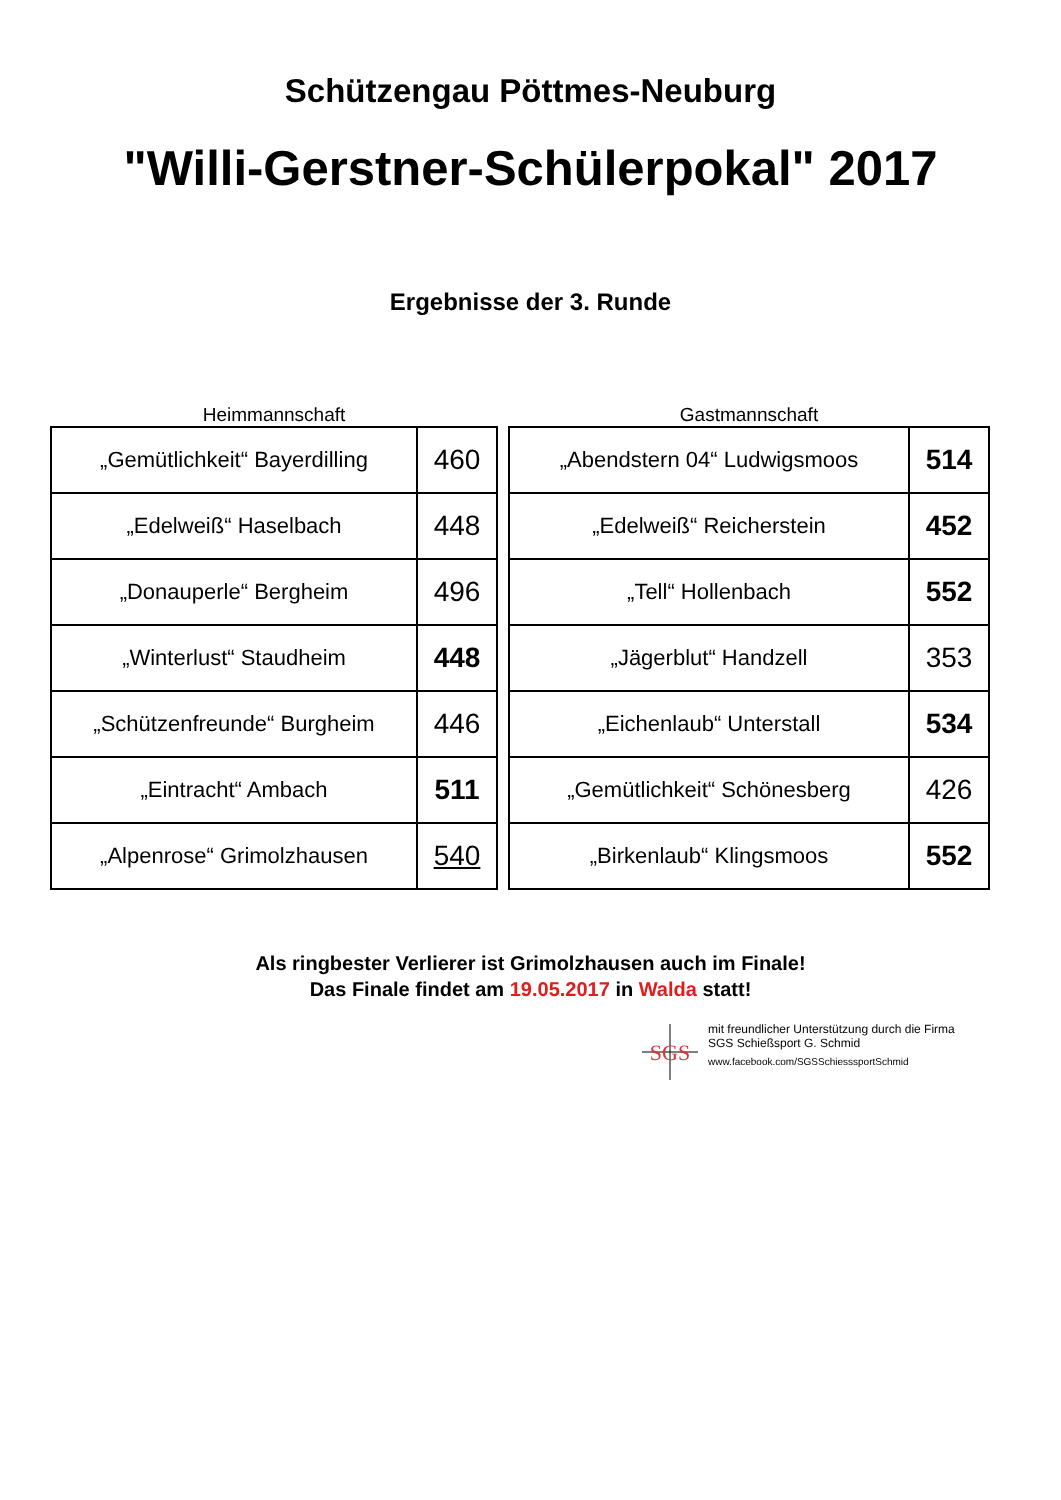Schützengau Pöttmes-Neuburg
"Willi-Gerstner-Schülerpokal" 2017
Ergebnisse der 3. Runde
Heimmannschaft
| „Gemütlichkeit“ Bayerdilling | 460 |
| „Edelweiß“ Haselbach | 448 |
| „Donauperle“ Bergheim | 496 |
| „Winterlust“ Staudheim | 448 |
| „Schützenfreunde“ Burgheim | 446 |
| „Eintracht“ Ambach | 511 |
| „Alpenrose“ Grimolzhausen | 540 |
Gastmannschaft
| „Abendstern 04“ Ludwigsmoos | 514 |
| „Edelweiß“ Reicherstein | 452 |
| „Tell“ Hollenbach | 552 |
| „Jägerblut“ Handzell | 353 |
| „Eichenlaub“ Unterstall | 534 |
| „Gemütlichkeit“ Schönesberg | 426 |
| „Birkenlaub“ Klingsmoos | 552 |
Als ringbester Verlierer ist Grimolzhausen auch im Finale!
Das Finale findet am 19.05.2017 in Walda statt!
SGS
mit freundlicher Unterstützung durch die Firma
SGS Schießsport G. Schmid
www.facebook.com/SGSSchiesssportSchmid